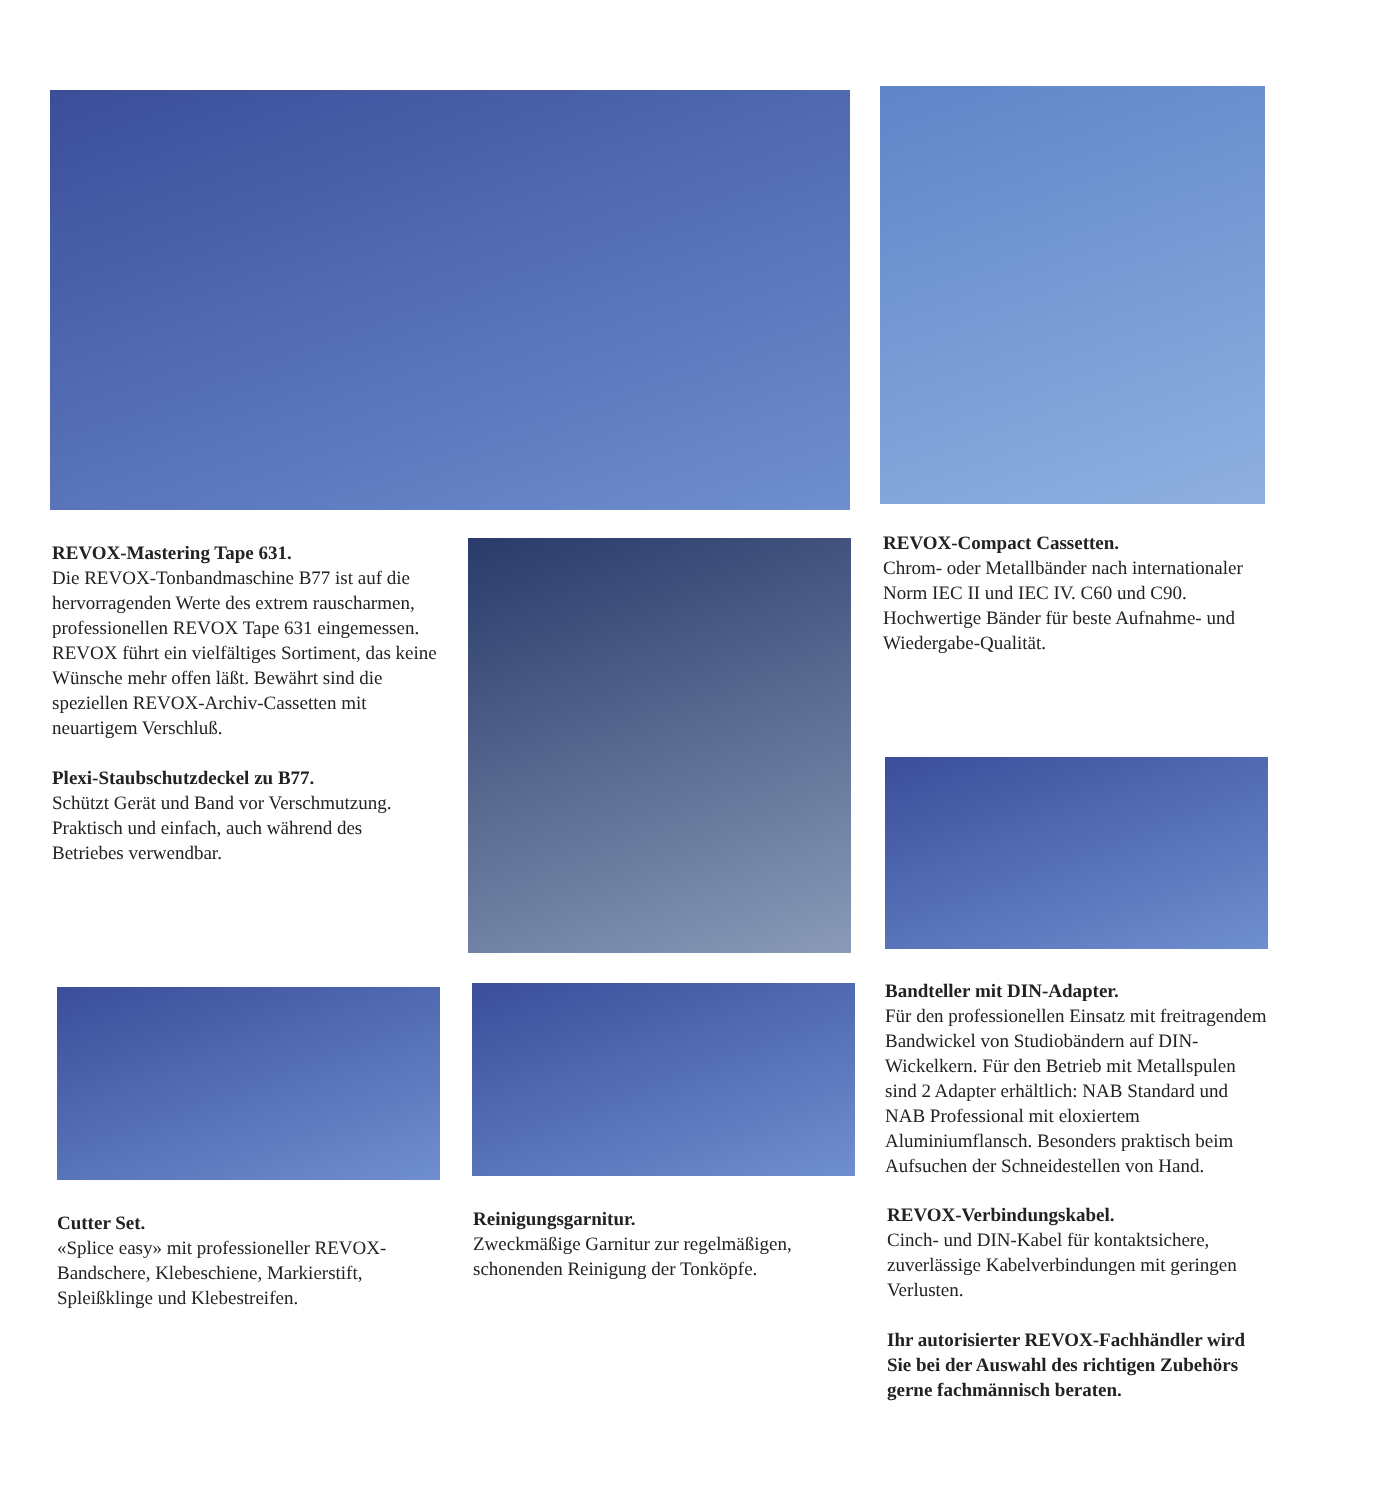REVOX-Mastering Tape 631.
Die REVOX-Tonbandmaschine B77 ist auf die hervorragenden Werte des extrem rauscharmen, professionellen REVOX Tape 631 eingemessen. REVOX führt ein vielfältiges Sortiment, das keine Wünsche mehr offen läßt. Bewährt sind die speziellen REVOX-Archiv-Cassetten mit neuartigem Verschluß.
Plexi-Staubschutzdeckel zu B77.
Schützt Gerät und Band vor Verschmutzung. Praktisch und einfach, auch während des Betriebes verwendbar.
REVOX-Compact Cassetten.
Chrom- oder Metallbänder nach internationaler Norm IEC II und IEC IV. C60 und C90. Hochwertige Bänder für beste Aufnahme- und Wiedergabe-Qualität.
Bandteller mit DIN-Adapter.
Für den professionellen Einsatz mit freitragendem Bandwickel von Studiobändern auf DIN-Wickelkern. Für den Betrieb mit Metallspulen sind 2 Adapter erhältlich: NAB Standard und NAB Professional mit eloxiertem Aluminiumflansch. Besonders praktisch beim Aufsuchen der Schneidestellen von Hand.
Cutter Set.
«Splice easy» mit professioneller REVOX-Bandschere, Klebeschiene, Markierstift, Spleißklinge und Klebestreifen.
Reinigungsgarnitur.
Zweckmäßige Garnitur zur regelmäßigen, schonenden Reinigung der Tonköpfe.
REVOX-Verbindungskabel.
Cinch- und DIN-Kabel für kontaktsichere, zuverlässige Kabelverbindungen mit geringen Verlusten.
Ihr autorisierter REVOX-Fachhändler wird Sie bei der Auswahl des richtigen Zubehörs gerne fachmännisch beraten.